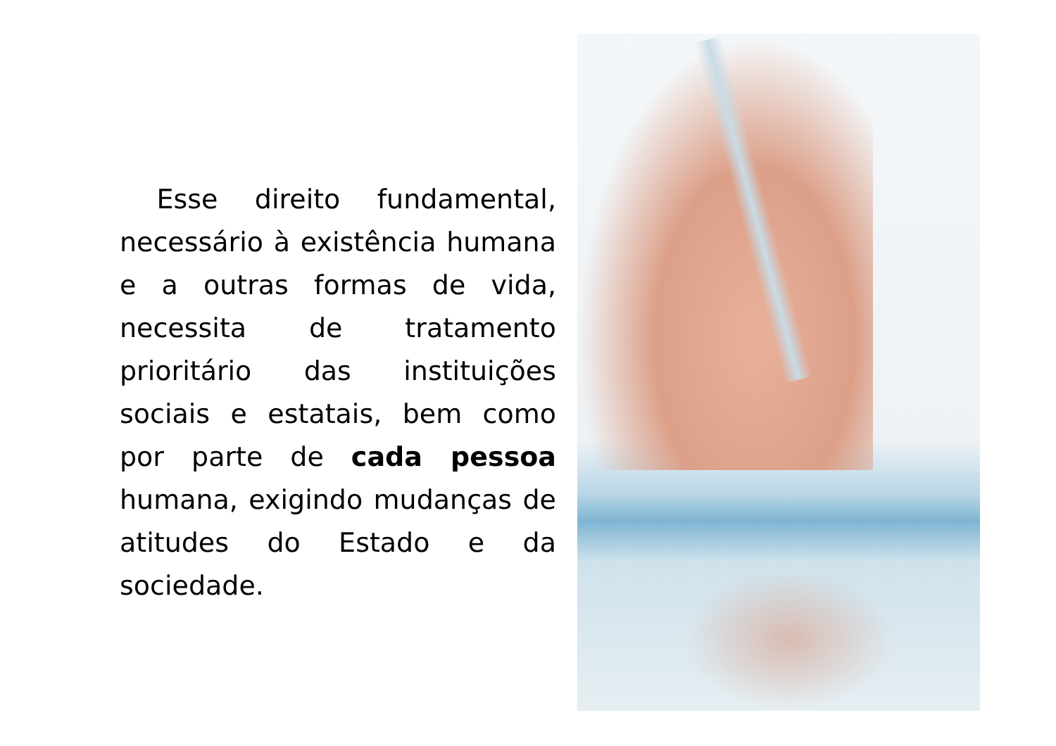Esse direito fundamental, necessário à existência humana e a outras formas de vida, necessita de tratamento prioritário das instituições sociais e estatais, bem como por parte de cada pessoa humana, exigindo mudanças de atitudes do Estado e da sociedade.